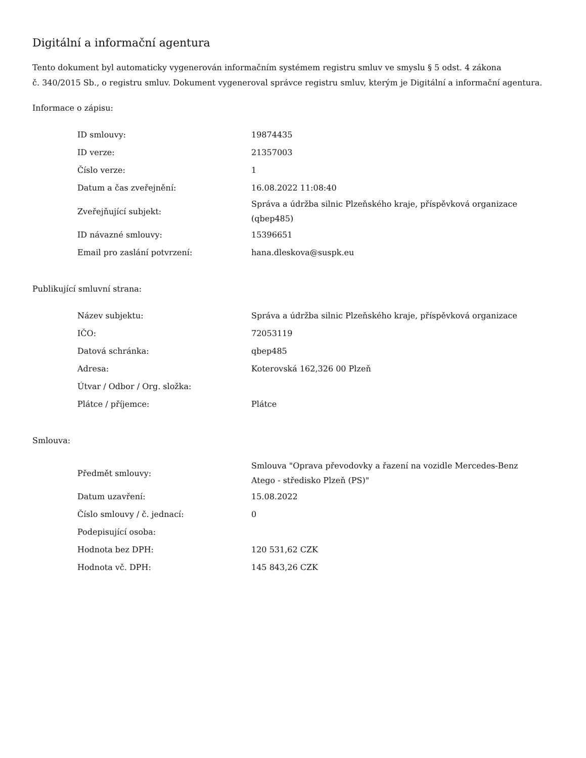Digitální a informační agentura
Tento dokument byl automaticky vygenerován informačním systémem registru smluv ve smyslu § 5 odst. 4 zákona
č. 340/2015 Sb., o registru smluv. Dokument vygeneroval správce registru smluv, kterým je Digitální a informační agentura.
Informace o zápisu:
| ID smlouvy: | 19874435 |
| ID verze: | 21357003 |
| Číslo verze: | 1 |
| Datum a čas zveřejnění: | 16.08.2022 11:08:40 |
| Zveřejňující subjekt: | Správa a údržba silnic Plzeňského kraje, příspěvková organizace (qbep485) |
| ID návazné smlouvy: | 15396651 |
| Email pro zaslání potvrzení: | hana.dleskova@suspk.eu |
Publikující smluvní strana:
| Název subjektu: | Správa a údržba silnic Plzeňského kraje, příspěvková organizace |
| IČO: | 72053119 |
| Datová schránka: | qbep485 |
| Adresa: | Koterovská 162,326 00 Plzeň |
| Útvar / Odbor / Org. složka: | |
| Plátce / příjemce: | Plátce |
Smlouva:
| Předmět smlouvy: | Smlouva "Oprava převodovky a řazení na vozidle Mercedes-Benz Atego - středisko Plzeň (PS)" |
| Datum uzavření: | 15.08.2022 |
| Číslo smlouvy / č. jednací: | 0 |
| Podepisující osoba: | |
| Hodnota bez DPH: | 120 531,62 CZK |
| Hodnota vč. DPH: | 145 843,26 CZK |